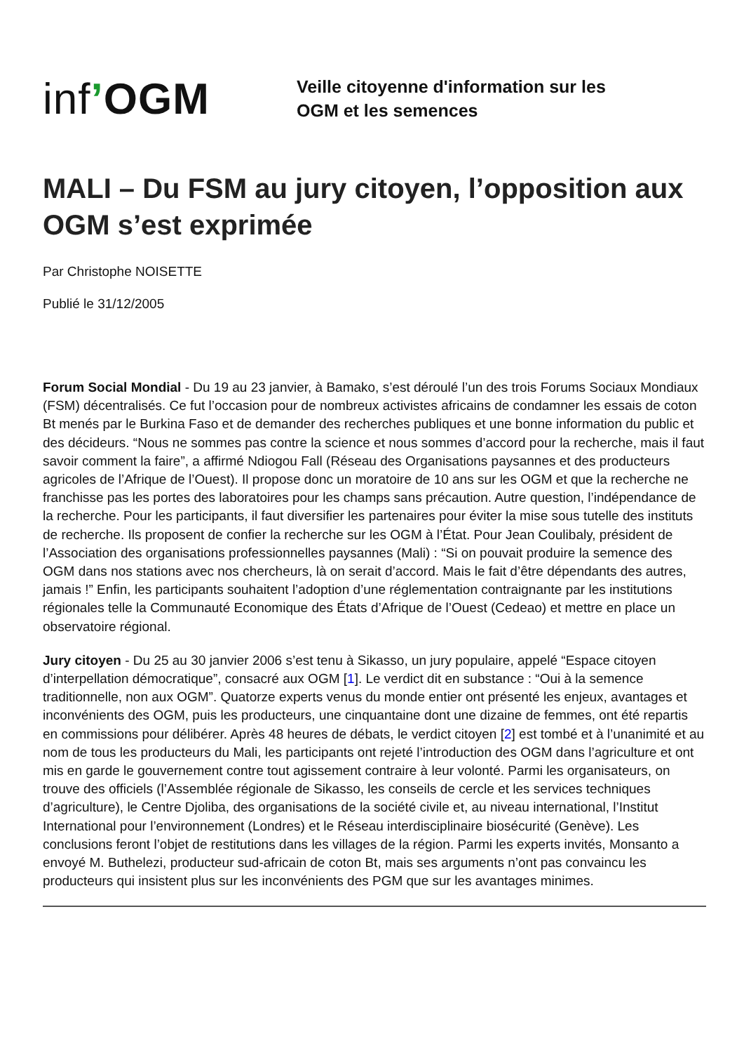inf’OGM
Veille citoyenne d'information sur les
OGM et les semences
MALI – Du FSM au jury citoyen, l’opposition aux OGM s’est exprimée
Par Christophe NOISETTE
Publié le 31/12/2005
Forum Social Mondial - Du 19 au 23 janvier, à Bamako, s’est déroulé l’un des trois Forums Sociaux Mondiaux (FSM) décentralisés. Ce fut l’occasion pour de nombreux activistes africains de condamner les essais de coton Bt menés par le Burkina Faso et de demander des recherches publiques et une bonne information du public et des décideurs. “Nous ne sommes pas contre la science et nous sommes d’accord pour la recherche, mais il faut savoir comment la faire”, a affirmé Ndiogou Fall (Réseau des Organisations paysannes et des producteurs agricoles de l’Afrique de l’Ouest). Il propose donc un moratoire de 10 ans sur les OGM et que la recherche ne franchisse pas les portes des laboratoires pour les champs sans précaution. Autre question, l’indépendance de la recherche. Pour les participants, il faut diversifier les partenaires pour éviter la mise sous tutelle des instituts de recherche. Ils proposent de confier la recherche sur les OGM à l’État. Pour Jean Coulibaly, président de l’Association des organisations professionnelles paysannes (Mali) : “Si on pouvait produire la semence des OGM dans nos stations avec nos chercheurs, là on serait d’accord. Mais le fait d’être dépendants des autres, jamais !” Enfin, les participants souhaitent l’adoption d’une réglementation contraignante par les institutions régionales telle la Communauté Economique des États d’Afrique de l’Ouest (Cedeao) et mettre en place un observatoire régional.
Jury citoyen - Du 25 au 30 janvier 2006 s’est tenu à Sikasso, un jury populaire, appelé “Espace citoyen d’interpellation démocratique”, consacré aux OGM [1]. Le verdict dit en substance : “Oui à la semence traditionnelle, non aux OGM”. Quatorze experts venus du monde entier ont présenté les enjeux, avantages et inconvénients des OGM, puis les producteurs, une cinquantaine dont une dizaine de femmes, ont été repartis en commissions pour délibérer. Après 48 heures de débats, le verdict citoyen [2] est tombé et à l’unanimité et au nom de tous les producteurs du Mali, les participants ont rejeté l’introduction des OGM dans l’agriculture et ont mis en garde le gouvernement contre tout agissement contraire à leur volonté. Parmi les organisateurs, on trouve des officiels (l’Assemblée régionale de Sikasso, les conseils de cercle et les services techniques d’agriculture), le Centre Djoliba, des organisations de la société civile et, au niveau international, l’Institut International pour l’environnement (Londres) et le Réseau interdisciplinaire biosécurité (Genève). Les conclusions feront l’objet de restitutions dans les villages de la région. Parmi les experts invités, Monsanto a envoyé M. Buthelezi, producteur sud-africain de coton Bt, mais ses arguments n’ont pas convaincu les producteurs qui insistent plus sur les inconvénients des PGM que sur les avantages minimes.